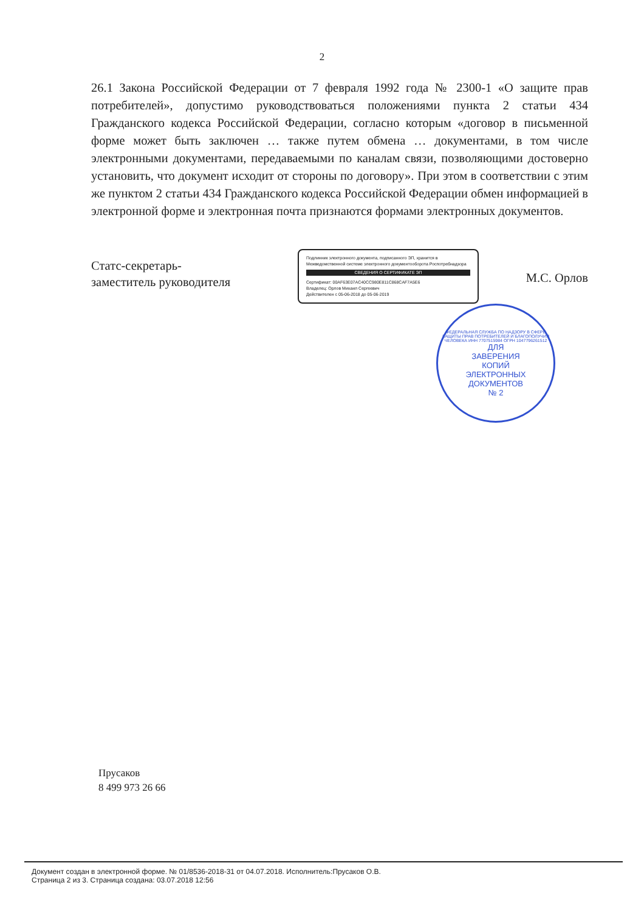2
26.1 Закона Российской Федерации от 7 февраля 1992 года № 2300-1 «О защите прав потребителей», допустимо руководствоваться положениями пункта 2 статьи 434 Гражданского кодекса Российской Федерации, согласно которым «договор в письменной форме может быть заключен … также путем обмена … документами, в том числе электронными документами, передаваемыми по каналам связи, позволяющими достоверно установить, что документ исходит от стороны по договору». При этом в соответствии с этим же пунктом 2 статьи 434 Гражданского кодекса Российской Федерации обмен информацией в электронной форме и электронная почта признаются формами электронных документов.
Статс-секретарь-
заместитель руководителя
Подлинник электронного документа, подписанного ЭП, хранится в Межведомственной системе электронного документооборота Роспотребнадзора
СВЕДЕНИЯ О СЕРТИФИКАТЕ ЭП
Сертификат: 00AF63E07AC40CC980E811C868CAF7A5E6
Владелец: Орлов Михаил Сергеевич
Действителен с 05-06-2018 до 05-06-2019
М.С. Орлов
ФЕДЕРАЛЬНАЯ СЛУЖБА ПО НАДЗОРУ В СФЕРЕ ЗАЩИТЫ ПРАВ ПОТРЕБИТЕЛЕЙ И БЛАГОПОЛУЧИЯ ЧЕЛОВЕКА ИНН 7707515984 ОГРН 1047796261512
ДЛЯ
ЗАВЕРЕНИЯ
КОПИЙ
ЭЛЕКТРОННЫХ
ДОКУМЕНТОВ
№ 2
Прусаков
8 499 973 26 66
Документ создан в электронной форме. № 01/8536-2018-31 от 04.07.2018. Исполнитель:Прусаков О.В.
Страница 2 из 3. Страница создана: 03.07.2018 12:56